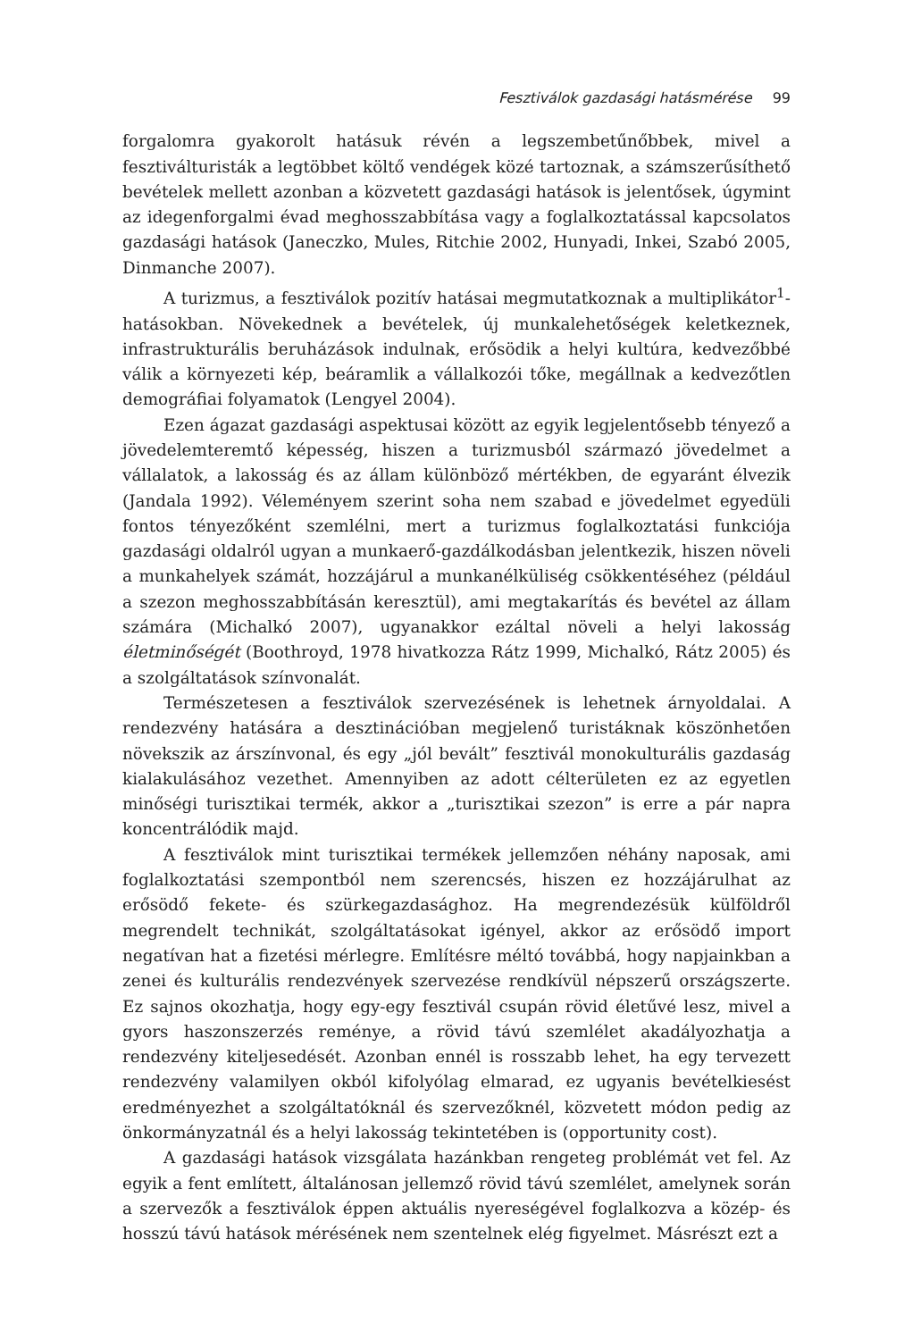Fesztiválok gazdasági hatásmérése 99
forgalomra gyakorolt hatásuk révén a legszembetűnőbbek, mivel a fesztiválturisták a legtöbbet költő vendégek közé tartoznak, a számszerűsíthető bevételek mellett azonban a közvetett gazdasági hatások is jelentősek, úgymint az idegenforgalmi évad meghosszabbítása vagy a foglalkoztatással kapcsolatos gazdasági hatások (Janeczko, Mules, Ritchie 2002, Hunyadi, Inkei, Szabó 2005, Dinmanche 2007).
A turizmus, a fesztiválok pozitív hatásai megmutatkoznak a multiplikátor<sup>1</sup>-hatásokban. Növekednek a bevételek, új munkalehetőségek keletkeznek, infrastrukturális beruházások indulnak, erősödik a helyi kultúra, kedvezőbbé válik a környezeti kép, beáramlik a vállalkozói tőke, megállnak a kedvezőtlen demográfiai folyamatok (Lengyel 2004).
Ezen ágazat gazdasági aspektusai között az egyik legjelentősebb tényező a jövedelemteremtő képesség, hiszen a turizmusból származó jövedelmet a vállalatok, a lakosság és az állam különböző mértékben, de egyaránt élvezik (Jandala 1992). Véleményem szerint soha nem szabad e jövedelmet egyedüli fontos tényezőként szemlélni, mert a turizmus foglalkoztatási funkciója gazdasági oldalról ugyan a munkaerő-gazdálkodásban jelentkezik, hiszen növeli a munkahelyek számát, hozzájárul a munkanélküliség csökkentéséhez (például a szezon meghosszabbításán keresztül), ami megtakarítás és bevétel az állam számára (Michalkó 2007), ugyanakkor ezáltal növeli a helyi lakosság életminőségét (Boothroyd, 1978 hivatkozza Rátz 1999, Michalkó, Rátz 2005) és a szolgáltatások színvonalát.
Természetesen a fesztiválok szervezésének is lehetnek árnyoldalai. A rendezvény hatására a desztinációban megjelenő turistáknak köszönhetően növekszik az árszínvonal, és egy „jól bevált” fesztivál monokulturális gazdaság kialakulásához vezethet. Amennyiben az adott célterületen ez az egyetlen minőségi turisztikai termék, akkor a „turisztikai szezon” is erre a pár napra koncentrálódik majd.
A fesztiválok mint turisztikai termékek jellemzően néhány naposak, ami foglalkoztatási szempontból nem szerencsés, hiszen ez hozzájárulhat az erősödő fekete- és szürkegazdasághoz. Ha megrendezésük külföldről megrendelt technikát, szolgáltatásokat igényel, akkor az erősödő import negatívan hat a fizetési mérlegre. Említésre méltó továbbá, hogy napjainkban a zenei és kulturális rendezvények szervezése rendkívül népszerű országszerte. Ez sajnos okozhatja, hogy egy-egy fesztivál csupán rövid életűvé lesz, mivel a gyors haszonszerzés reménye, a rövid távú szemlélet akadályozhatja a rendezvény kiteljesedését. Azonban ennél is rosszabb lehet, ha egy tervezett rendezvény valamilyen okból kifolyólag elmarad, ez ugyanis bevételkiesést eredményezhet a szolgáltatóknál és szervezőknél, közvetett módon pedig az önkormányzatnál és a helyi lakosság tekintetében is (opportunity cost).
A gazdasági hatások vizsgálata hazánkban rengeteg problémát vet fel. Az egyik a fent említett, általánosan jellemző rövid távú szemlélet, amelynek során a szervezők a fesztiválok éppen aktuális nyereségével foglalkozva a közép- és hosszú távú hatások mérésének nem szentelnek elég figyelmet. Másrészt ezt a